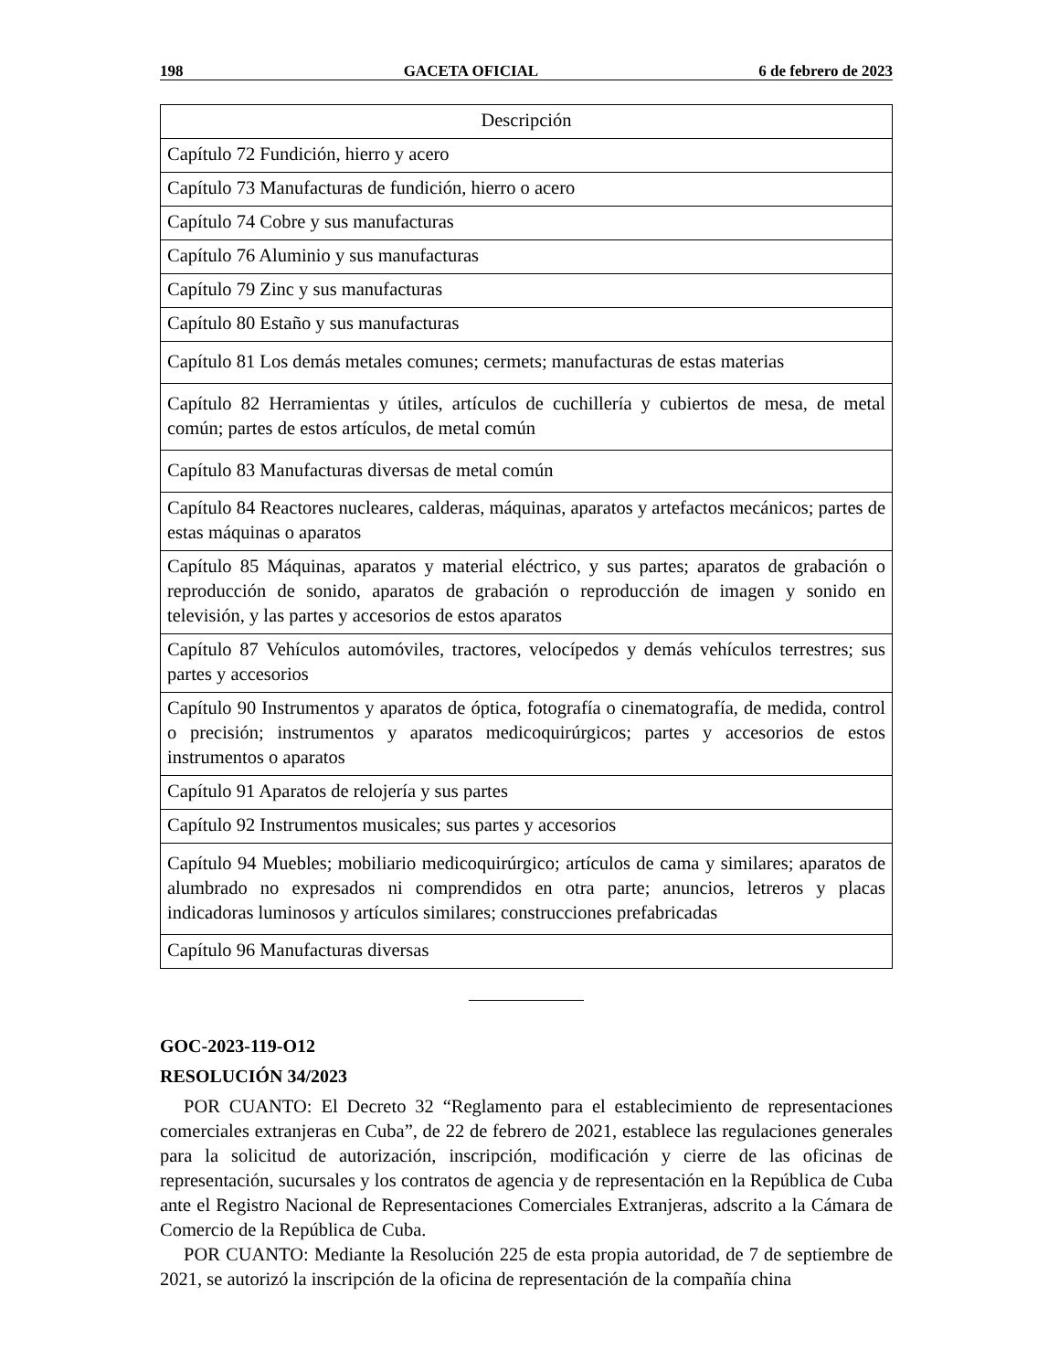198 GACETA OFICIAL 6 de febrero de 2023
| Descripción |
| --- |
| Capítulo 72 Fundición, hierro y acero |
| Capítulo 73 Manufacturas de fundición, hierro o acero |
| Capítulo 74 Cobre y sus manufacturas |
| Capítulo 76 Aluminio y sus manufacturas |
| Capítulo 79 Zinc y sus manufacturas |
| Capítulo 80 Estaño y sus manufacturas |
| Capítulo 81 Los demás metales comunes; cermets; manufacturas de estas materias |
| Capítulo 82 Herramientas y útiles, artículos de cuchillería y cubiertos de mesa, de metal común; partes de estos artículos, de metal común |
| Capítulo 83 Manufacturas diversas de metal común |
| Capítulo 84 Reactores nucleares, calderas, máquinas, aparatos y artefactos mecánicos; partes de estas máquinas o aparatos |
| Capítulo 85 Máquinas, aparatos y material eléctrico, y sus partes; aparatos de grabación o reproducción de sonido, aparatos de grabación o reproducción de imagen y sonido en televisión, y las partes y accesorios de estos aparatos |
| Capítulo 87 Vehículos automóviles, tractores, velocípedos y demás vehículos terrestres; sus partes y accesorios |
| Capítulo 90 Instrumentos y aparatos de óptica, fotografía o cinematografía, de medida, control o precisión; instrumentos y aparatos medicoquirúrgicos; partes y accesorios de estos instrumentos o aparatos |
| Capítulo 91 Aparatos de relojería y sus partes |
| Capítulo 92 Instrumentos musicales; sus partes y accesorios |
| Capítulo 94 Muebles; mobiliario medicoquirúrgico; artículos de cama y similares; aparatos de alumbrado no expresados ni comprendidos en otra parte; anuncios, letreros y placas indicadoras luminosos y artículos similares; construcciones prefabricadas |
| Capítulo 96 Manufacturas diversas |
GOC-2023-119-O12
RESOLUCIÓN 34/2023
POR CUANTO: El Decreto 32 “Reglamento para el establecimiento de representaciones comerciales extranjeras en Cuba”, de 22 de febrero de 2021, establece las regulaciones generales para la solicitud de autorización, inscripción, modificación y cierre de las oficinas de representación, sucursales y los contratos de agencia y de representación en la República de Cuba ante el Registro Nacional de Representaciones Comerciales Extranjeras, adscrito a la Cámara de Comercio de la República de Cuba.
POR CUANTO: Mediante la Resolución 225 de esta propia autoridad, de 7 de septiembre de 2021, se autorizó la inscripción de la oficina de representación de la compañía china